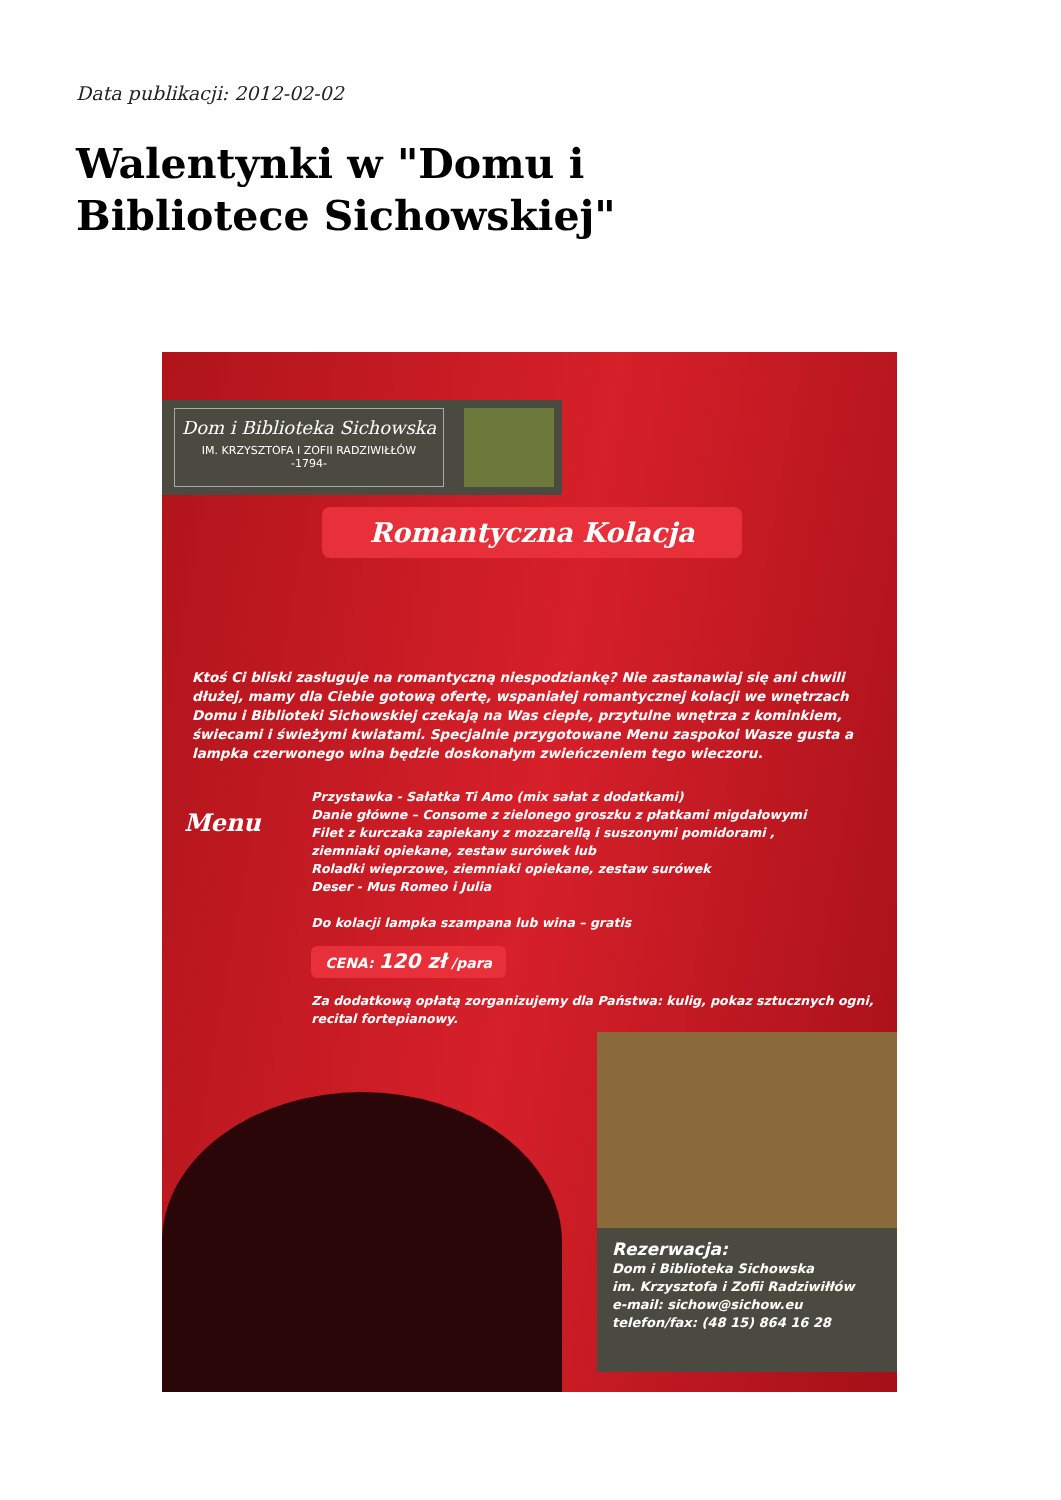Data publikacji: 2012-02-02
Walentynki w "Domu i Bibliotece Sichowskiej"
Dom i Biblioteka Sichowska
IM. KRZYSZTOFA I ZOFII RADZIWIŁŁÓW
-1794-
Romantyczna Kolacja
Ktoś Ci bliski zasługuje na romantyczną niespodziankę? Nie zastanawiaj się ani chwili dłużej, mamy dla Ciebie gotową ofertę, wspaniałej romantycznej kolacji we wnętrzach Domu i Biblioteki Sichowskiej czekają na Was ciepłe, przytulne wnętrza z kominkiem, świecami i świeżymi kwiatami. Specjalnie przygotowane Menu zaspokoi Wasze gusta a lampka czerwonego wina będzie doskonałym zwieńczeniem tego wieczoru.
Menu
Przystawka - Sałatka Ti Amo (mix sałat z dodatkami)
Danie główne – Consome z zielonego groszku z płatkami migdałowymi
Filet z kurczaka zapiekany z mozzarellą i suszonymi pomidorami ,
ziemniaki opiekane, zestaw surówek lub
Roladki wieprzowe, ziemniaki opiekane, zestaw surówek
Deser - Mus Romeo i Julia
Do kolacji lampka szampana lub wina – gratis
CENA: 120 zł /para
Za dodatkową opłatą zorganizujemy dla Państwa: kulig, pokaz sztucznych ogni, recital fortepianowy.
Rezerwacja:
Dom i Biblioteka Sichowska
im. Krzysztofa i Zofii Radziwiłłów
e-mail: sichow@sichow.eu
telefon/fax: (48 15) 864 16 28